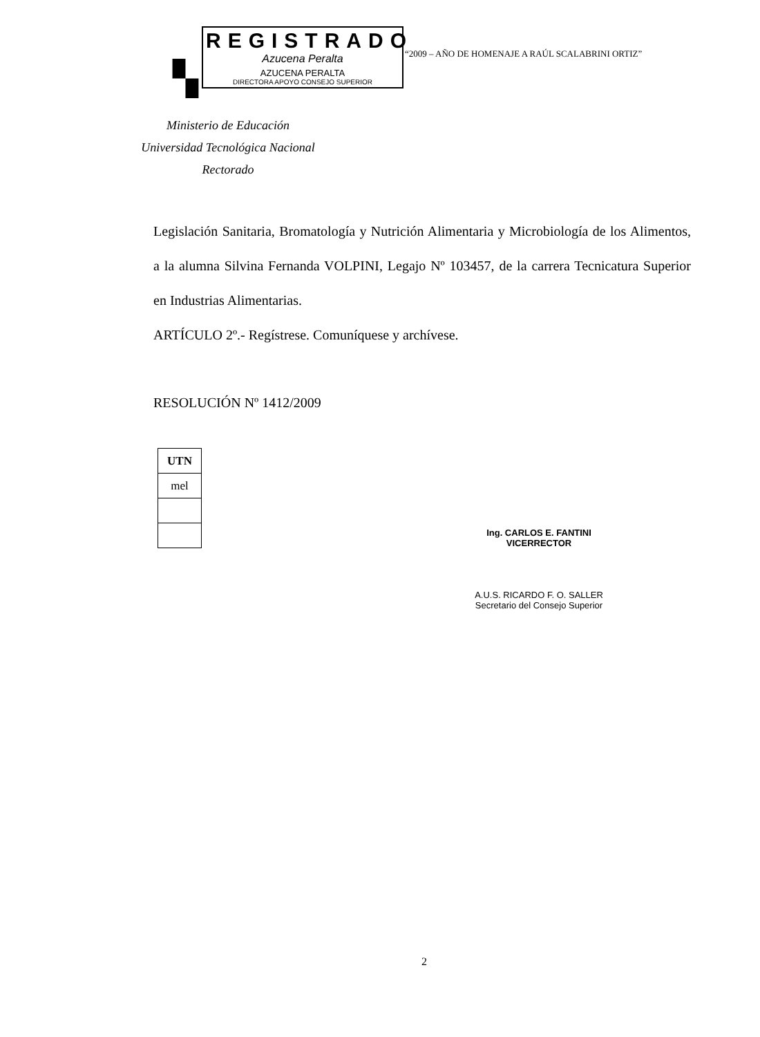▚
REGISTRADO
Azucena Peralta
AZUCENA PERALTA
DIRECTORA APOYO CONSEJO SUPERIOR
“2009 – AÑO DE HOMENAJE A RAÚL SCALABRINI ORTIZ”
Ministerio de Educación
Universidad Tecnológica Nacional
Rectorado
Legislación Sanitaria, Bromatología y Nutrición Alimentaria y Microbiología de los Alimentos, a la alumna Silvina Fernanda VOLPINI, Legajo Nº 103457, de la carrera Tecnicatura Superior en Industrias Alimentarias.
ARTÍCULO 2º.- Regístrese. Comuníquese y archívese.
RESOLUCIÓN Nº 1412/2009
| UTN |
| mel |
Ing. CARLOS E. FANTINI
VICERRECTOR
A.U.S. RICARDO F. O. SALLER
Secretario del Consejo Superior
2